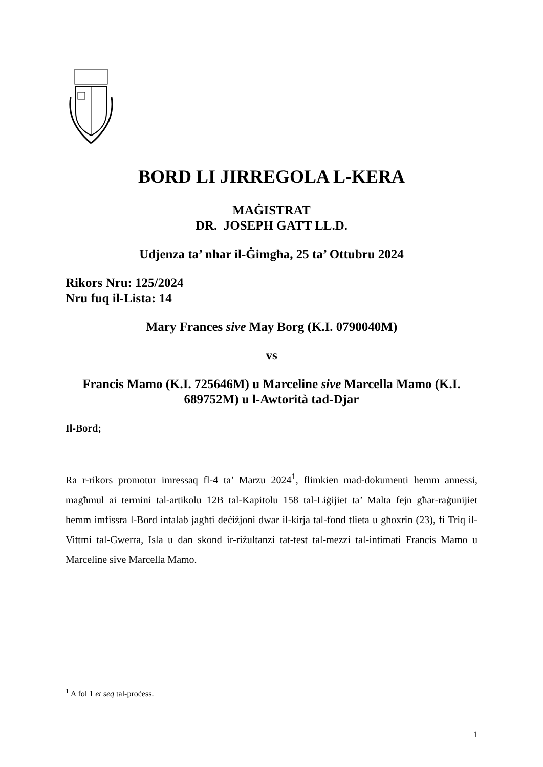BORD LI JIRREGOLA L-KERA
MAĠISTRAT
DR. JOSEPH GATT LL.D.
Udjenza ta’ nhar il-Ġimgħa, 25 ta’ Ottubru 2024
Rikors Nru: 125/2024
Nru fuq il-Lista: 14
Mary Frances sive May Borg (K.I. 0790040M)
vs
Francis Mamo (K.I. 725646M) u Marceline sive Marcella Mamo (K.I. 689752M) u l-Awtorità tad-Djar
Il-Bord;
Ra r-rikors promotur imressaq fl-4 ta’ Marzu 2024<sup>1</sup>, flimkien mad-dokumenti hemm annessi, magħmul ai termini tal-artikolu 12B tal-Kapitolu 158 tal-Liġijiet ta’ Malta fejn għar-raġunijiet hemm imfissra l-Bord intalab jagħti deċiżjoni dwar il-kirja tal-fond tlieta u għoxrin (23), fi Triq il-Vittmi tal-Gwerra, Isla u dan skond ir-riżultanzi tat-test tal-mezzi tal-intimati Francis Mamo u Marceline sive Marcella Mamo.
<sup>1</sup> A fol 1 et seq tal-proċess.
1